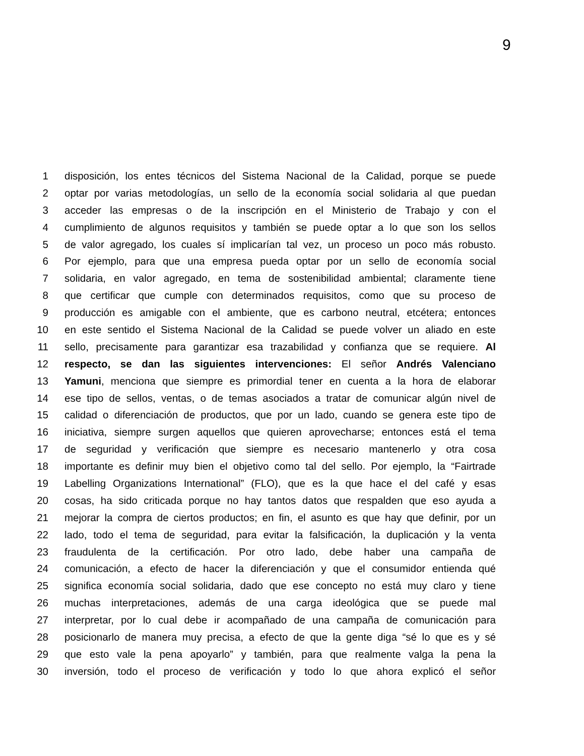9
1 disposición, los entes técnicos del Sistema Nacional de la Calidad, porque se puede
2 optar por varias metodologías, un sello de la economía social solidaria al que puedan
3 acceder las empresas o de la inscripción en el Ministerio de Trabajo y con el
4 cumplimiento de algunos requisitos y también se puede optar a lo que son los sellos
5 de valor agregado, los cuales sí implicarían tal vez, un proceso un poco más robusto.
6 Por ejemplo, para que una empresa pueda optar por un sello de economía social
7 solidaria, en valor agregado, en tema de sostenibilidad ambiental; claramente tiene
8 que certificar que cumple con determinados requisitos, como que su proceso de
9 producción es amigable con el ambiente, que es carbono neutral, etcétera; entonces
10 en este sentido el Sistema Nacional de la Calidad se puede volver un aliado en este
11 sello, precisamente para garantizar esa trazabilidad y confianza que se requiere. Al
12 respecto, se dan las siguientes intervenciones: El señor Andrés Valenciano
13 Yamuni, menciona que siempre es primordial tener en cuenta a la hora de elaborar
14 ese tipo de sellos, ventas, o de temas asociados a tratar de comunicar algún nivel de
15 calidad o diferenciación de productos, que por un lado, cuando se genera este tipo de
16 iniciativa, siempre surgen aquellos que quieren aprovecharse; entonces está el tema
17 de seguridad y verificación que siempre es necesario mantenerlo y otra cosa
18 importante es definir muy bien el objetivo como tal del sello. Por ejemplo, la “Fairtrade
19 Labelling Organizations International” (FLO), que es la que hace el del café y esas
20 cosas, ha sido criticada porque no hay tantos datos que respalden que eso ayuda a
21 mejorar la compra de ciertos productos; en fin, el asunto es que hay que definir, por un
22 lado, todo el tema de seguridad, para evitar la falsificación, la duplicación y la venta
23 fraudulenta de la certificación. Por otro lado, debe haber una campaña de
24 comunicación, a efecto de hacer la diferenciación y que el consumidor entienda qué
25 significa economía social solidaria, dado que ese concepto no está muy claro y tiene
26 muchas interpretaciones, además de una carga ideológica que se puede mal
27 interpretar, por lo cual debe ir acompañado de una campaña de comunicación para
28 posicionarlo de manera muy precisa, a efecto de que la gente diga “sé lo que es y sé
29 que esto vale la pena apoyarlo” y también, para que realmente valga la pena la
30 inversión, todo el proceso de verificación y todo lo que ahora explicó el señor